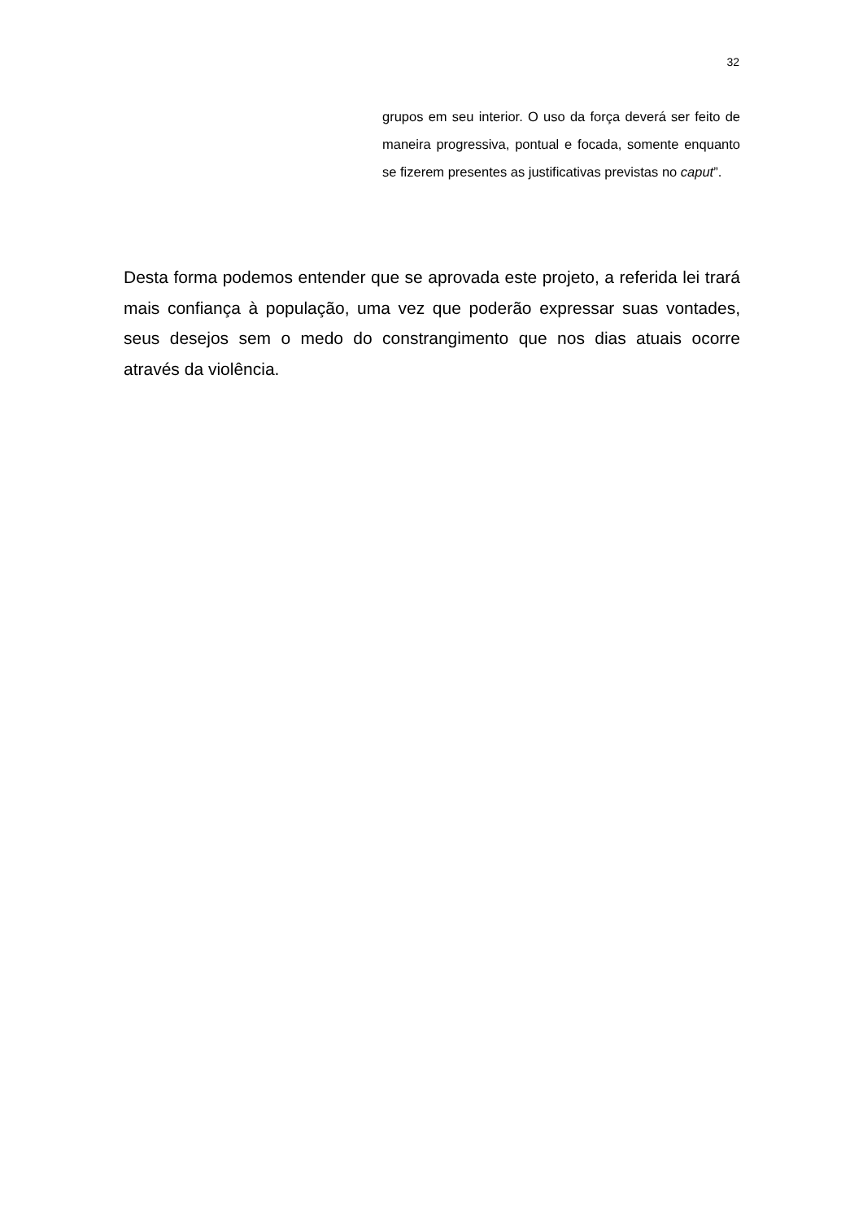32
grupos em seu interior. O uso da força deverá ser feito de maneira progressiva, pontual e focada, somente enquanto se fizerem presentes as justificativas previstas no caput”.
Desta forma podemos entender que se aprovada este projeto, a referida lei trará mais confiança à população, uma vez que poderão expressar suas vontades, seus desejos sem o medo do constrangimento que nos dias atuais ocorre através da violência.